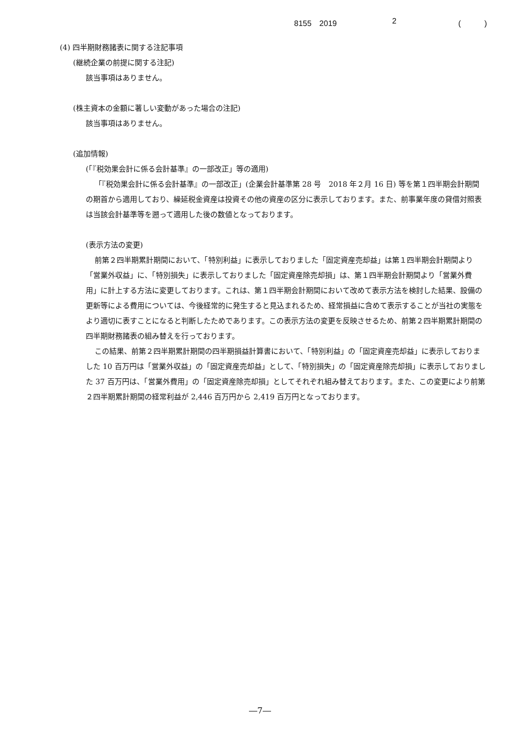8155　2019 2 (　　　)
(4) 四半期財務諸表に関する注記事項
(継続企業の前提に関する注記)
該当事項はありません。
(株主資本の金額に著しい変動があった場合の注記)
該当事項はありません。
(追加情報)
(「『税効果会計に係る会計基準』の一部改正」等の適用)
「『税効果会計に係る会計基準』の一部改正」(企業会計基準第 28 号　2018 年２月 16 日) 等を第１四半期会計期間の期首から適用しており、繰延税金資産は投資その他の資産の区分に表示しております。また、前事業年度の貸借対照表は当該会計基準等を遡って適用した後の数値となっております。
(表示方法の変更)
前第２四半期累計期間において、「特別利益」に表示しておりました「固定資産売却益」は第１四半期会計期間より「営業外収益」に、「特別損失」に表示しておりました「固定資産除売却損」は、第１四半期会計期間より「営業外費用」に計上する方法に変更しております。これは、第１四半期会計期間において改めて表示方法を検討した結果、設備の更新等による費用については、今後経常的に発生すると見込まれるため、経常損益に含めて表示することが当社の実態をより適切に表すことになると判断したためであります。この表示方法の変更を反映させるため、前第２四半期累計期間の四半期財務諸表の組み替えを行っております。
この結果、前第２四半期累計期間の四半期損益計算書において、「特別利益」の「固定資産売却益」に表示しておりました 10 百万円は「営業外収益」の「固定資産売却益」として、「特別損失」の「固定資産除売却損」に表示しておりました 37 百万円は、「営業外費用」の「固定資産除売却損」としてそれぞれ組み替えております。また、この変更により前第２四半期累計期間の経常利益が 2,446 百万円から 2,419 百万円となっております。
―7―